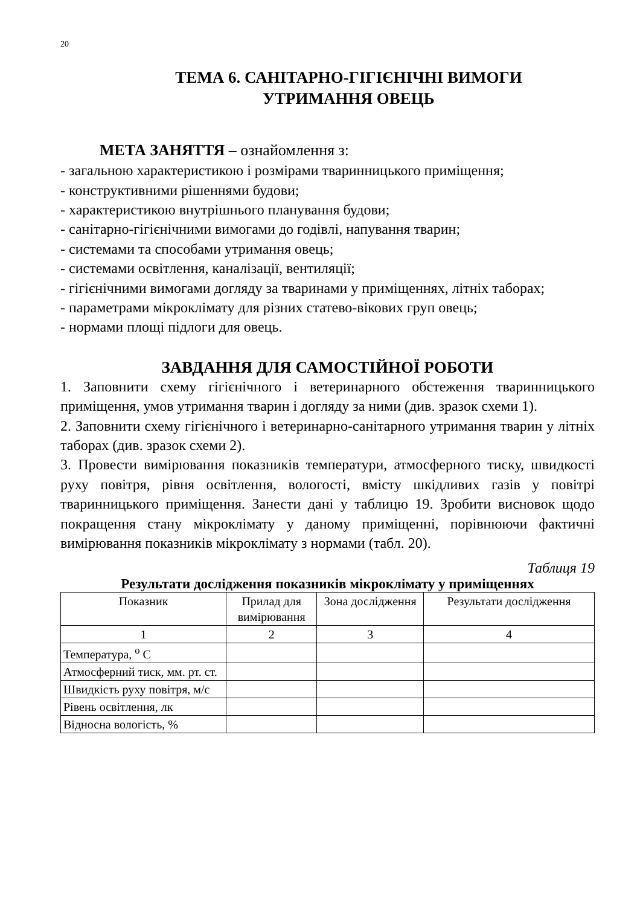20
ТЕМА 6. САНІТАРНО-ГІГІЄНІЧНІ ВИМОГИ
УТРИМАННЯ ОВЕЦЬ
МЕТА ЗАНЯТТЯ – ознайомлення з:
- загальною характеристикою і розмірами тваринницького приміщення;
- конструктивними рішеннями будови;
- характеристикою внутрішнього планування будови;
- санітарно-гігієнічними вимогами до годівлі, напування тварин;
- системами та способами утримання овець;
- системами освітлення, каналізації, вентиляції;
- гігієнічними вимогами догляду за тваринами у приміщеннях, літніх таборах;
- параметрами мікроклімату для різних статево-вікових груп овець;
- нормами площі підлоги для овець.
ЗАВДАННЯ ДЛЯ САМОСТІЙНОЇ РОБОТИ
1. Заповнити схему гігієнічного і ветеринарного обстеження тваринницького приміщення, умов утримання тварин і догляду за ними (див. зразок схеми 1).
2. Заповнити схему гігієнічного і ветеринарно-санітарного утримання тварин у літніх таборах (див. зразок схеми 2).
3. Провести вимірювання показників температури, атмосферного тиску, швидкості руху повітря, рівня освітлення, вологості, вмісту шкідливих газів у повітрі тваринницького приміщення. Занести дані у таблицю 19. Зробити висновок щодо покращення стану мікроклімату у даному приміщенні, порівнюючи фактичні вимірювання показників мікроклімату з нормами (табл. 20).
Таблиця 19
Результати дослідження показників мікроклімату у приміщеннях
| Показник | Прилад для вимірювання | Зона дослідження | Результати дослідження |
| --- | --- | --- | --- |
| 1 | 2 | 3 | 4 |
| Температура, <sup>о</sup> С | | | |
| Атмосферний тиск, мм. рт. ст. | | | |
| Швидкість руху повітря, м/с | | | |
| Рівень освітлення, лк | | | |
| Відносна вологість, % | | | |